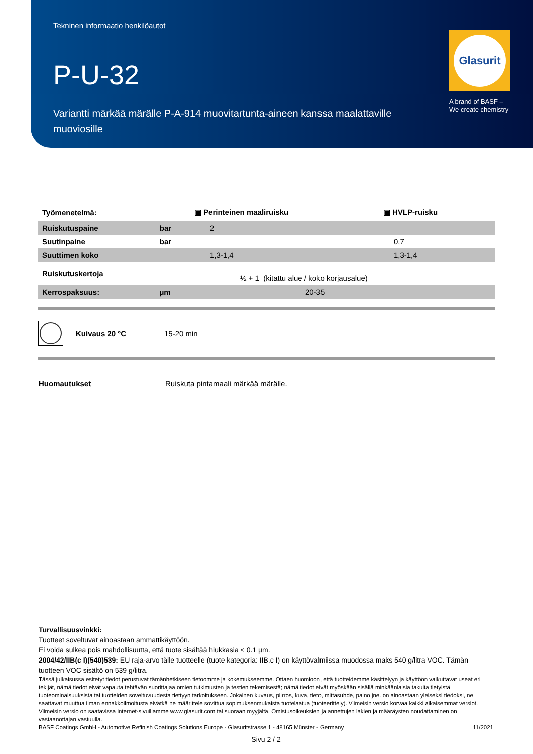Tekninen informaatio henkilöautot
P-U-32
Variantti märkää märälle P-A-914 muovitartunta-aineen kanssa maalattaville muoviosille
Glasurit
A brand of BASF –
We create chemistry
| Työmenetelmä: | | ▣ Perinteinen maaliruisku | ▣ HVLP-ruisku |
| Ruiskutuspaine | bar | 2 | |
| Suutinpaine | bar | | 0,7 |
| Suuttimen koko | | 1,3-1,4 | 1,3-1,4 |
| Ruiskutuskertoja | | ½ + 1 (kitattu alue / koko korjausalue) | |
| Kerrospaksuus: | µm | 20-35 | |
Kuivaus 20 °C 15-20 min
Huomautukset Ruiskuta pintamaali märkää märälle.
Turvallisuusvinkki:
Tuotteet soveltuvat ainoastaan ammattikäyttöön.
Ei voida sulkea pois mahdollisuutta, että tuote sisältää hiukkasia < 0.1 µm.
2004/42/IIB(c I)(540)539: EU raja-arvo tälle tuotteelle (tuote kategoria: IIB.c I) on käyttövalmiissa muodossa maks 540 g/litra VOC. Tämän tuotteen VOC sisältö on 539 g/litra.
Tässä julkaisussa esitetyt tiedot perustuvat tämänhetkiseen tietoomme ja kokemukseemme. Ottaen huomioon, että tuotteidemme käsittelyyn ja käyttöön vaikuttavat useat eri tekijät, nämä tiedot eivät vapauta tehtävän suorittajaa omien tutkimusten ja testien tekemisestä; nämä tiedot eivät myöskään sisällä minkäänlaisia takuita tietyistä tuoteominaisuuksista tai tuotteiden soveltuvuudesta tiettyyn tarkoitukseen. Jokainen kuvaus, piirros, kuva, tieto, mittasuhde, paino jne. on ainoastaan yleiseksi tiedoksi, ne saattavat muuttua ilman ennakkoilmoitusta eivätkä ne määrittele sovittua sopimuksenmukaista tuotelaatua (tuoteerittely). Viimeisin versio korvaa kaikki aikaisemmat versiot. Viimeisin versio on saatavissa internet-sivuillamme www.glasurit.com tai suoraan myyjältä. Omistusoikeuksien ja annettujen lakien ja määräysten noudattaminen on vastaanottajan vastuulla.
BASF Coatings GmbH - Automotive Refinish Coatings Solutions Europe - Glasuritstrasse 1 - 48165 Münster - Germany 11/2021
Sivu 2 / 2